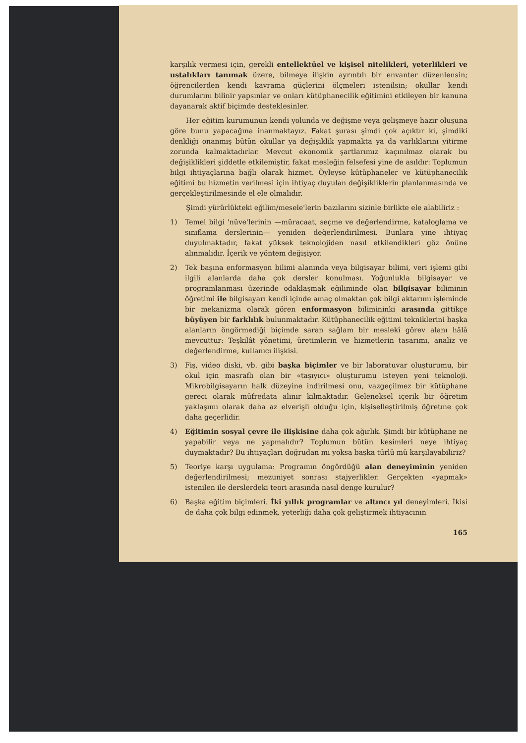karşılık vermesi için, gerekli entellektüel ve kişisel nitelikleri, yeterlikleri ve ustalıkları tanımak üzere, bilmeye ilişkin ayrıntılı bir envanter düzenlensin; öğrencilerden kendi kavrama güçlerini ölçmeleri istenilsin; okullar kendi durumlarını bilinir yapsınlar ve onları kütüphanecilik eğitimini etkileyen bir kanuna dayanarak aktif biçimde desteklesinler.
Her eğitim kurumunun kendi yolunda ve değişme veya gelişmeye hazır oluşuna göre bunu yapacağına inanmaktayız. Fakat şurası şimdi çok açıktır ki, şimdiki denkliği onanmış bütün okullar ya değişiklik yapmakta ya da varlıklarını yitirme zorunda kalmaktadırlar. Mevcut ekonomik şartlarımız kaçınılmaz olarak bu değişiklikleri şiddetle etkilemiştir, fakat mesleğin felsefesi yine de asıldır: Toplumun bilgi ihtiyaçlarına bağlı olarak hizmet. Öyleyse kütüphaneler ve kütüphanecilik eğitimi bu hizmetin verilmesi için ihtiyaç duyulan değişikliklerin planlanmasında ve gerçekleştirilmesinde el ele olmalıdır.
Şimdi yürürlükteki eğilim/mesele'lerin bazılarını sizinle birlikte ele alabiliriz :
1) Temel bilgi 'nüve'lerinin —müracaat, seçme ve değerlendirme, kataloglama ve sınıflama derslerinin— yeniden değerlendirilmesi. Bunlara yine ihtiyaç duyulmaktadır, fakat yüksek teknolojiden nasıl etkilendikleri göz önüne alınmalıdır. İçerik ve yöntem değişiyor.
2) Tek başına enformasyon bilimi alanında veya bilgisayar bilimi, veri işlemi gibi ilgili alanlarda daha çok dersler konulması. Yoğunlukla bilgisayar ve programlanması üzerinde odaklaşmak eğiliminde olan bilgisayar biliminin öğretimi ile bilgisayarı kendi içinde amaç olmaktan çok bilgi aktarımı işleminde bir mekanizma olarak gören enformasyon bilimininki arasında gittikçe büyüyen bir farklılık bulunmaktadır. Kütüphanecilik eğitimi tekniklerini başka alanların öngörmediği biçimde saran sağlam bir meslekî görev alanı hâlâ mevcuttur: Teşkilât yönetimi, üretimlerin ve hizmetlerin tasarımı, analiz ve değerlendirme, kullanıcı ilişkisi.
3) Fiş, video diski, vb. gibi başka biçimler ve bir laboratuvar oluşturumu, bir okul için masraflı olan bir «taşıyıcı» oluşturumu isteyen yeni teknoloji. Mikrobilgisayarın halk düzeyine indirilmesi onu, vazgeçilmez bir kütüphane gereci olarak müfredata alınır kılmaktadır. Geleneksel içerik bir öğretim yaklaşımı olarak daha az elverişli olduğu için, kişiselleştirilmiş öğretme çok daha geçerlidir.
4) Eğitimin sosyal çevre ile ilişkisine daha çok ağırlık. Şimdi bir kütüphane ne yapabilir veya ne yapmalıdır? Toplumun bütün kesimleri neye ihtiyaç duymaktadır? Bu ihtiyaçları doğrudan mı yoksa başka türlü mü karşılayabiliriz?
5) Teoriye karşı uygulama: Programın öngördüğü alan deneyiminin yeniden değerlendirilmesi; mezuniyet sonrası stajyerlikler. Gerçekten «yapmak» istenilen ile derslerdeki teori arasında nasıl denge kurulur?
6) Başka eğitim biçimleri. İki yıllık programlar ve altıncı yıl deneyimleri. İkisi de daha çok bilgi edinmek, yeterliği daha çok geliştirmek ihtiyacının
165